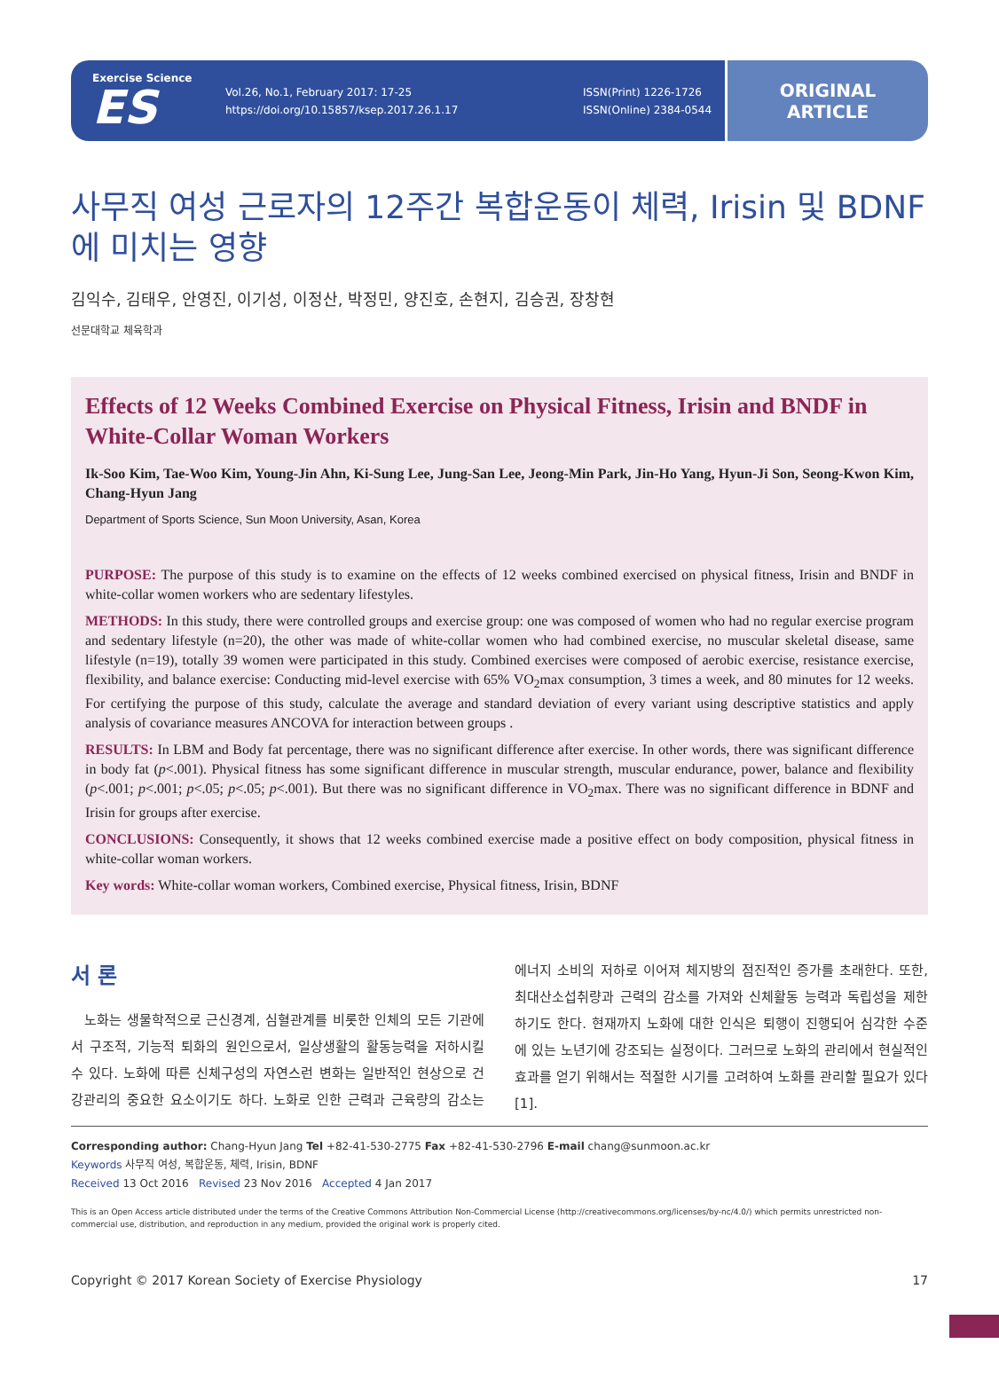Exercise Science
ES
Vol.26, No.1, February 2017: 17-25
https://doi.org/10.15857/ksep.2017.26.1.17
ISSN(Print) 1226-1726
ISSN(Online) 2384-0544
ORIGINAL
ARTICLE
사무직 여성 근로자의 12주간 복합운동이 체력, Irisin 및 BDNF에 미치는 영향
김익수, 김태우, 안영진, 이기성, 이정산, 박정민, 양진호, 손현지, 김승권, 장창현
선문대학교 체육학과
Effects of 12 Weeks Combined Exercise on Physical Fitness, Irisin and BNDF in White-Collar Woman Workers
Ik-Soo Kim, Tae-Woo Kim, Young-Jin Ahn, Ki-Sung Lee, Jung-San Lee, Jeong-Min Park, Jin-Ho Yang, Hyun-Ji Son, Seong-Kwon Kim, Chang-Hyun Jang
Department of Sports Science, Sun Moon University, Asan, Korea
PURPOSE: The purpose of this study is to examine on the effects of 12 weeks combined exercised on physical fitness, Irisin and BNDF in white-collar women workers who are sedentary lifestyles.
METHODS: In this study, there were controlled groups and exercise group: one was composed of women who had no regular exercise program and sedentary lifestyle (n=20), the other was made of white-collar women who had combined exercise, no muscular skeletal disease, same lifestyle (n=19), totally 39 women were participated in this study. Combined exercises were composed of aerobic exercise, resistance exercise, flexibility, and balance exercise: Conducting mid-level exercise with 65% VO<sub>2</sub>max consumption, 3 times a week, and 80 minutes for 12 weeks. For certifying the purpose of this study, calculate the average and standard deviation of every variant using descriptive statistics and apply analysis of covariance measures ANCOVA for interaction between groups .
RESULTS: In LBM and Body fat percentage, there was no significant difference after exercise. In other words, there was significant difference in body fat (p<.001). Physical fitness has some significant difference in muscular strength, muscular endurance, power, balance and flexibility (p<.001; p<.001; p<.05; p<.05; p<.001). But there was no significant difference in VO<sub>2</sub>max. There was no significant difference in BDNF and Irisin for groups after exercise.
CONCLUSIONS: Consequently, it shows that 12 weeks combined exercise made a positive effect on body composition, physical fitness in white-collar woman workers.
Key words: White-collar woman workers, Combined exercise, Physical fitness, Irisin, BDNF
서 론
노화는 생물학적으로 근신경계, 심혈관계를 비롯한 인체의 모든 기관에서 구조적, 기능적 퇴화의 원인으로서, 일상생활의 활동능력을 저하시킬 수 있다. 노화에 따른 신체구성의 자연스런 변화는 일반적인 현상으로 건강관리의 중요한 요소이기도 하다. 노화로 인한 근력과 근육량의 감소는 에너지 소비의 저하로 이어져 체지방의 점진적인 증가를 초래한다. 또한, 최대산소섭취량과 근력의 감소를 가져와 신체활동 능력과 독립성을 제한하기도 한다. 현재까지 노화에 대한 인식은 퇴행이 진행되어 심각한 수준에 있는 노년기에 강조되는 실정이다. 그러므로 노화의 관리에서 현실적인 효과를 얻기 위해서는 적절한 시기를 고려하여 노화를 관리할 필요가 있다[1].
Corresponding author: Chang-Hyun Jang Tel +82-41-530-2775 Fax +82-41-530-2796 E-mail chang@sunmoon.ac.kr
Keywords 사무직 여성, 복합운동, 체력, Irisin, BDNF
Received 13 Oct 2016 Revised 23 Nov 2016 Accepted 4 Jan 2017
This is an Open Access article distributed under the terms of the Creative Commons Attribution Non-Commercial License (http://creativecommons.org/licenses/by-nc/4.0/) which permits unrestricted non-commercial use, distribution, and reproduction in any medium, provided the original work is properly cited.
Copyright © 2017 Korean Society of Exercise Physiology 17